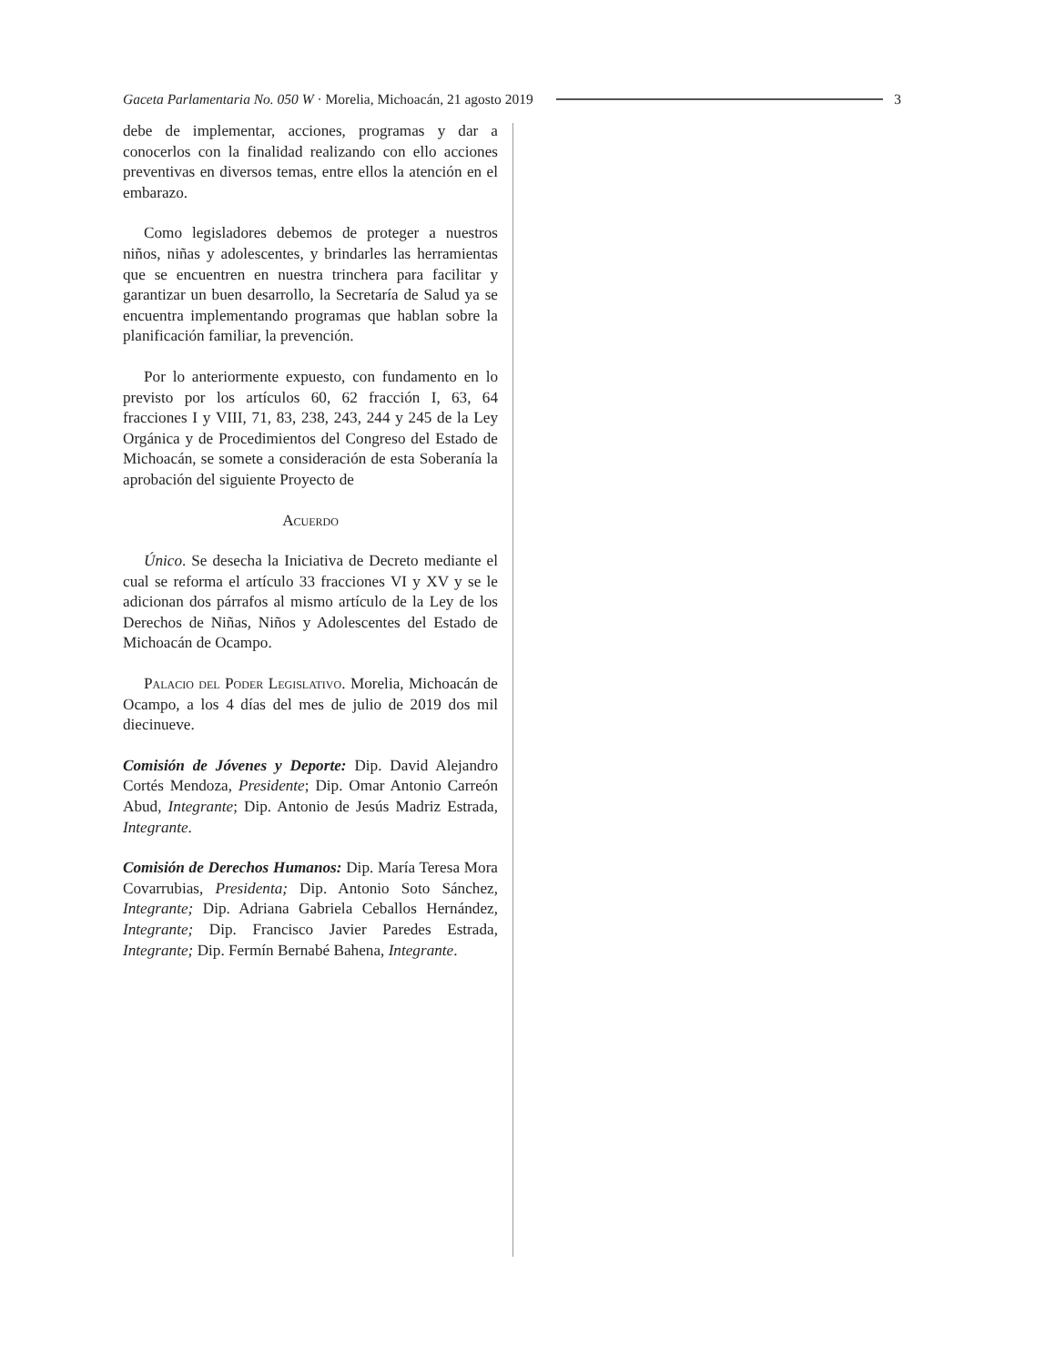Gaceta Parlamentaria No. 050 W · Morelia, Michoacán, 21 agosto 2019 3
debe de implementar, acciones, programas y dar a conocerlos con la finalidad realizando con ello acciones preventivas en diversos temas, entre ellos la atención en el embarazo.
Como legisladores debemos de proteger a nuestros niños, niñas y adolescentes, y brindarles las herramientas que se encuentren en nuestra trinchera para facilitar y garantizar un buen desarrollo, la Secretaría de Salud ya se encuentra implementando programas que hablan sobre la planificación familiar, la prevención.
Por lo anteriormente expuesto, con fundamento en lo previsto por los artículos 60, 62 fracción I, 63, 64 fracciones I y VIII, 71, 83, 238, 243, 244 y 245 de la Ley Orgánica y de Procedimientos del Congreso del Estado de Michoacán, se somete a consideración de esta Soberanía la aprobación del siguiente Proyecto de
Acuerdo
Único. Se desecha la Iniciativa de Decreto mediante el cual se reforma el artículo 33 fracciones VI y XV y se le adicionan dos párrafos al mismo artículo de la Ley de los Derechos de Niñas, Niños y Adolescentes del Estado de Michoacán de Ocampo.
Palacio del Poder Legislativo. Morelia, Michoacán de Ocampo, a los 4 días del mes de julio de 2019 dos mil diecinueve.
Comisión de Jóvenes y Deporte: Dip. David Alejandro Cortés Mendoza, Presidente; Dip. Omar Antonio Carreón Abud, Integrante; Dip. Antonio de Jesús Madriz Estrada, Integrante.
Comisión de Derechos Humanos: Dip. María Teresa Mora Covarrubias, Presidenta; Dip. Antonio Soto Sánchez, Integrante; Dip. Adriana Gabriela Ceballos Hernández, Integrante; Dip. Francisco Javier Paredes Estrada, Integrante; Dip. Fermín Bernabé Bahena, Integrante.